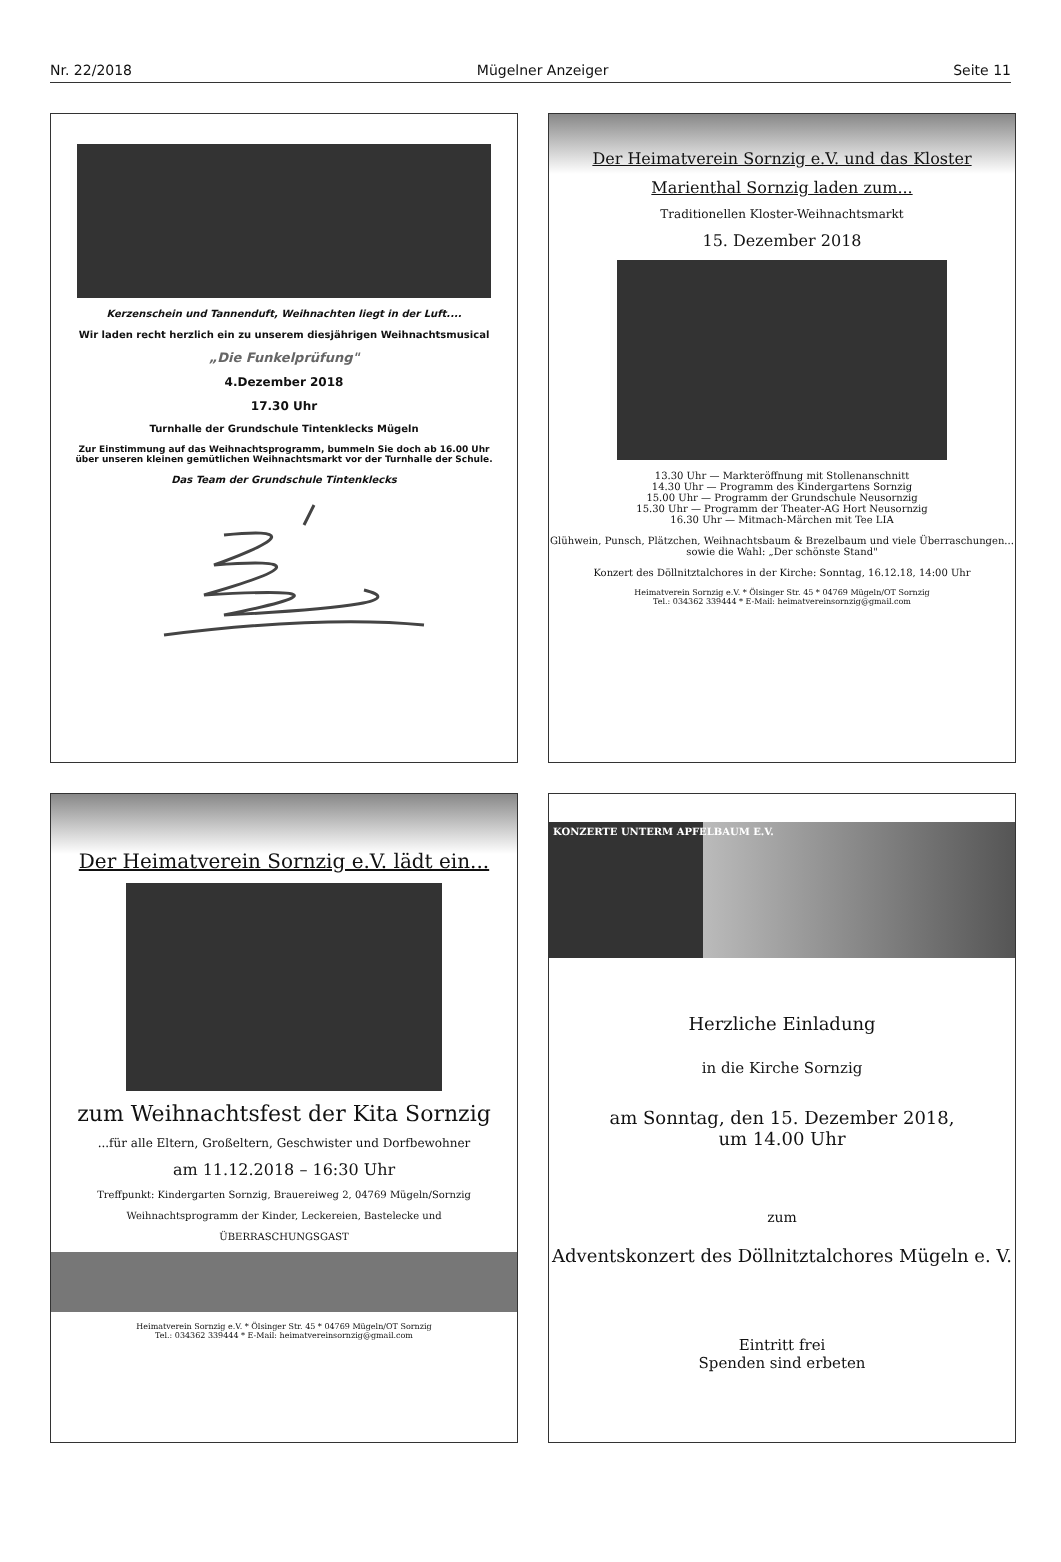Nr. 22/2018 Mügelner Anzeiger Seite 11
Kerzenschein und Tannenduft, Weihnachten liegt in der Luft....
Wir laden recht herzlich ein zu unserem diesjährigen Weihnachtsmusical
„Die Funkelprüfung"
4.Dezember 2018
17.30 Uhr
Turnhalle der Grundschule Tintenklecks Mügeln
Zur Einstimmung auf das Weihnachtsprogramm, bummeln Sie doch ab 16.00 Uhr
über unseren kleinen gemütlichen Weihnachtsmarkt vor der Turnhalle der Schule.
Das Team der Grundschule Tintenklecks
Der Heimatverein Sornzig e.V. und das Kloster
Marienthal Sornzig laden zum...
Traditionellen Kloster-Weihnachtsmarkt
15. Dezember 2018
13.30 Uhr — Markteröffnung mit Stollenanschnitt
14.30 Uhr — Programm des Kindergartens Sornzig
15.00 Uhr — Programm der Grundschule Neusornzig
15.30 Uhr — Programm der Theater-AG Hort Neusornzig
16.30 Uhr — Mitmach-Märchen mit Tee LIA
Glühwein, Punsch, Plätzchen, Weihnachtsbaum & Brezelbaum und viele Überraschungen...
sowie die Wahl: „Der schönste Stand"
Konzert des Döllnitztalchores in der Kirche: Sonntag, 16.12.18, 14:00 Uhr
Heimatverein Sornzig e.V. * Ölsinger Str. 45 * 04769 Mügeln/OT Sornzig
Tel.: 034362 339444 * E-Mail: heimatvereinsornzig@gmail.com
Der Heimatverein Sornzig e.V. lädt ein...
zum Weihnachtsfest der Kita Sornzig
...für alle Eltern, Großeltern, Geschwister und Dorfbewohner
am 11.12.2018 – 16:30 Uhr
Treffpunkt: Kindergarten Sornzig, Brauereiweg 2, 04769 Mügeln/Sornzig
Weihnachtsprogramm der Kinder, Leckereien, Bastelecke und
ÜBERRASCHUNGSGAST
Heimatverein Sornzig e.V. * Ölsinger Str. 45 * 04769 Mügeln/OT Sornzig
Tel.: 034362 339444 * E-Mail: heimatvereinsornzig@gmail.com
KONZERTE UNTERM APFELBAUM E.V.
Herzliche Einladung
in die Kirche Sornzig
am Sonntag, den 15. Dezember 2018,
um 14.00 Uhr
zum
Adventskonzert des Döllnitztalchores Mügeln e. V.
Eintritt frei
Spenden sind erbeten